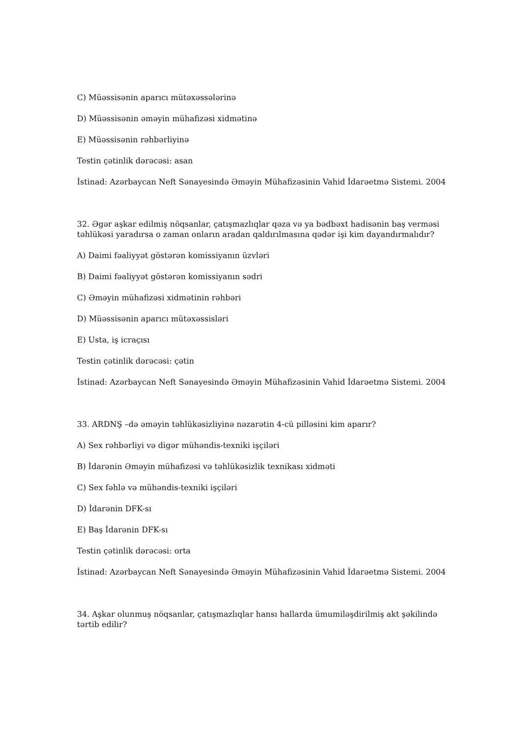C) Müəssisənin aparıcı mütəxəssələrinə
D) Müəssisənin əməyin mühafizəsi xidmətinə
E) Müəssisənin rəhbərliyinə
Testin çətinlik dərəcəsi: asan
İstinad: Azərbaycan Neft Sənayesində Əməyin Mühafizəsinin Vahid İdarəetmə Sistemi. 2004
32. Əgər aşkar edilmiş nöqsanlar, çatışmazlıqlar qəza və ya bədbəxt hadisənin baş verməsi təhlükəsi yaradırsa o zaman onların aradan qaldırılmasına qədər işi kim dayandırmalıdır?
A) Daimi fəaliyyət göstərən komissiyanın üzvləri
B) Daimi fəaliyyət göstərən komissiyanın sədri
C) Əməyin mühafizəsi xidmətinin rəhbəri
D) Müəssisənin aparıcı mütəxəssisləri
E) Usta, iş icraçısı
Testin çətinlik dərəcəsi: çətin
İstinad: Azərbaycan Neft Sənayesində Əməyin Mühafizəsinin Vahid İdarəetmə Sistemi. 2004
33. ARDNŞ –də əməyin təhlükəsizliyinə nəzarətin 4-cü pilləsini kim aparır?
A) Sex rəhbərliyi və digər mühəndis-texniki işçiləri
B) İdarənin Əməyin mühafizəsi və təhlükəsizlik texnikası xidməti
C) Sex fəhlə və mühəndis-texniki işçiləri
D) İdarənin DFK-sı
E) Baş İdarənin DFK-sı
Testin çətinlik dərəcəsi: orta
İstinad: Azərbaycan Neft Sənayesində Əməyin Mühafizəsinin Vahid İdarəetmə Sistemi. 2004
34. Aşkar olunmuş nöqsanlar, çatışmazlıqlar hansı hallarda ümumiləşdirilmiş akt şəkilində tərtib edilir?